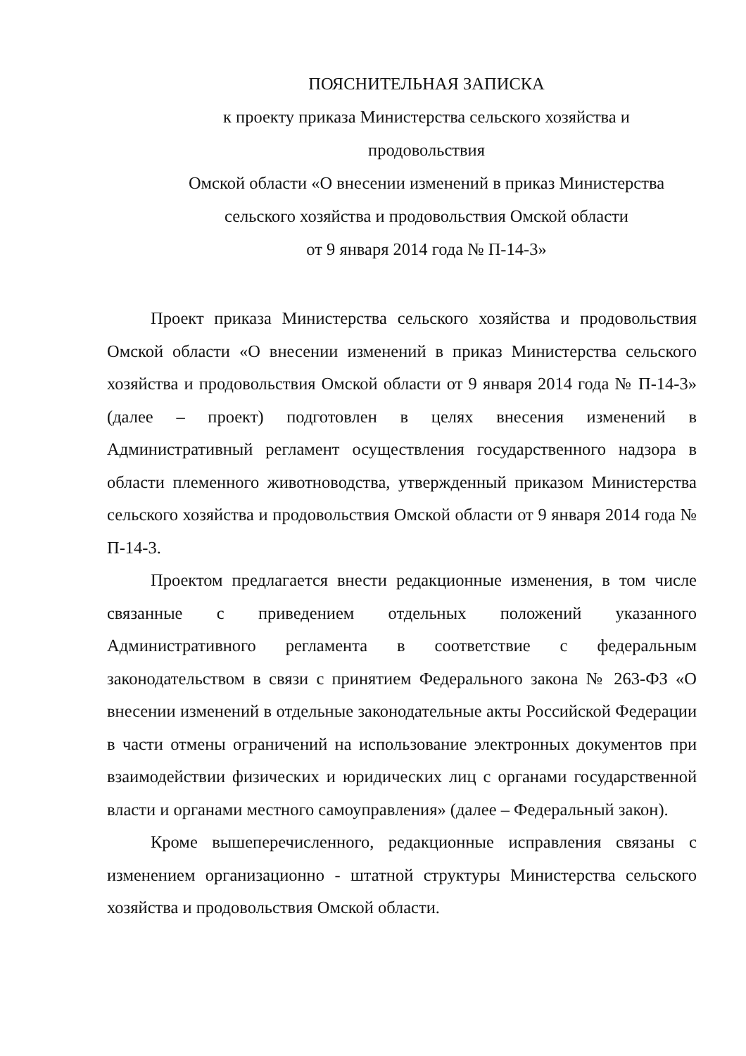ПОЯСНИТЕЛЬНАЯ ЗАПИСКА
к проекту приказа Министерства сельского хозяйства и
продовольствия
Омской области «О внесении изменений в приказ Министерства
сельского хозяйства и продовольствия Омской области
от 9 января 2014 года № П-14-3»
Проект приказа Министерства сельского хозяйства и продовольствия Омской области «О внесении изменений в приказ Министерства сельского хозяйства и продовольствия Омской области от 9 января 2014 года № П-14-3» (далее – проект) подготовлен в целях внесения изменений в Административный регламент осуществления государственного надзора в области племенного животноводства, утвержденный приказом Министерства сельского хозяйства и продовольствия Омской области от 9 января 2014 года № П-14-3.
Проектом предлагается внести редакционные изменения, в том числе связанные с приведением отдельных положений указанного Административного регламента в соответствие с федеральным законодательством в связи с принятием Федерального закона № 263-ФЗ «О внесении изменений в отдельные законодательные акты Российской Федерации в части отмены ограничений на использование электронных документов при взаимодействии физических и юридических лиц с органами государственной власти и органами местного самоуправления» (далее – Федеральный закон).
Кроме вышеперечисленного, редакционные исправления связаны с изменением организационно - штатной структуры Министерства сельского хозяйства и продовольствия Омской области.